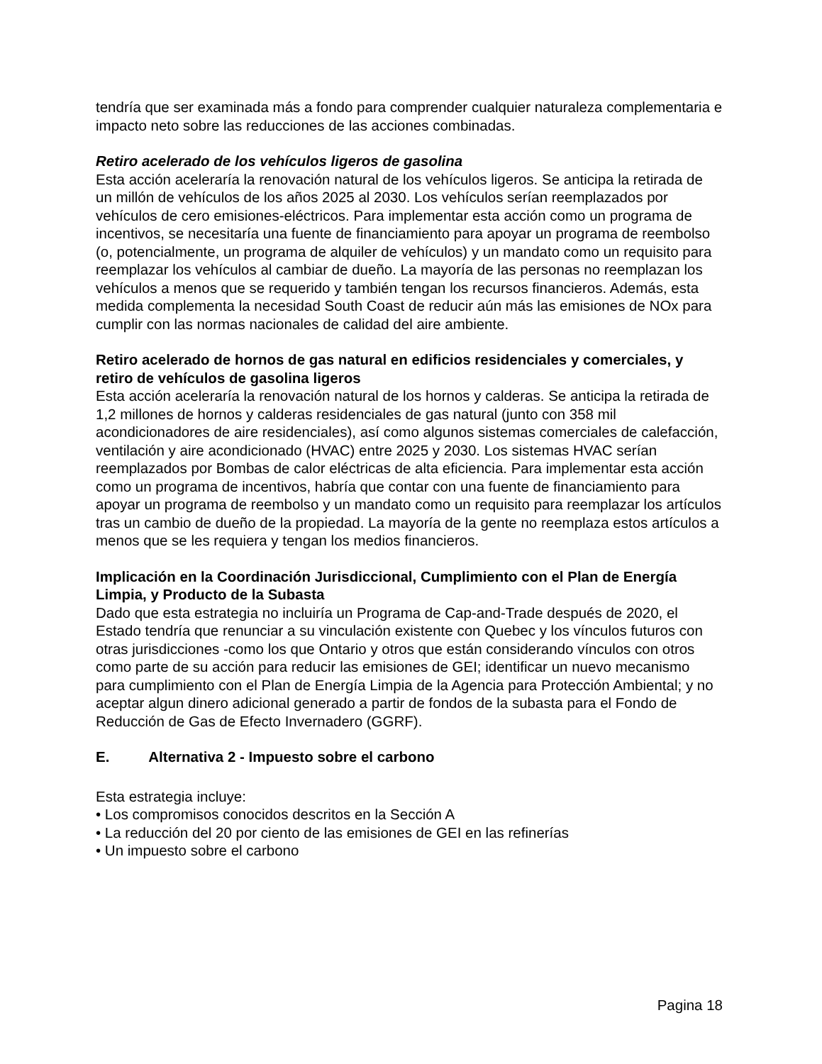tendría que ser examinada más a fondo para comprender cualquier naturaleza complementaria e impacto neto sobre las reducciones de las acciones combinadas.
Retiro acelerado de los vehículos ligeros de gasolina
Esta acción aceleraría la renovación natural de los vehículos ligeros. Se anticipa la retirada de un millón de vehículos de los años 2025 al 2030. Los vehículos serían reemplazados por vehículos de cero emisiones-eléctricos. Para implementar esta acción como un programa de incentivos, se necesitaría una fuente de financiamiento para apoyar un programa de reembolso (o, potencialmente, un programa de alquiler de vehículos) y un mandato como un requisito para reemplazar los vehículos al cambiar de dueño. La mayoría de las personas no reemplazan los vehículos a menos que se requerido y también tengan los recursos financieros. Además, esta medida complementa la necesidad South Coast de reducir aún más las emisiones de NOx para cumplir con las normas nacionales de calidad del aire ambiente.
Retiro acelerado de hornos de gas natural en edificios residenciales y comerciales, y retiro de vehículos de gasolina ligeros
Esta acción aceleraría la renovación natural de los hornos y calderas. Se anticipa la retirada de 1,2 millones de hornos y calderas residenciales de gas natural (junto con 358 mil acondicionadores de aire residenciales), así como algunos sistemas comerciales de calefacción, ventilación y aire acondicionado (HVAC) entre 2025 y 2030. Los sistemas HVAC serían reemplazados por Bombas de calor eléctricas de alta eficiencia. Para implementar esta acción como un programa de incentivos, habría que contar con una fuente de financiamiento para apoyar un programa de reembolso y un mandato como un requisito para reemplazar los artículos tras un cambio de dueño de la propiedad. La mayoría de la gente no reemplaza estos artículos a menos que se les requiera y tengan los medios financieros.
Implicación en la Coordinación Jurisdiccional, Cumplimiento con el Plan de Energía Limpia, y Producto de la Subasta
Dado que esta estrategia no incluiría un Programa de Cap-and-Trade después de 2020, el Estado tendría que renunciar a su vinculación existente con Quebec y los vínculos futuros con otras jurisdicciones -como los que Ontario y otros que están considerando vínculos con otros como parte de su acción para reducir las emisiones de GEI; identificar un nuevo mecanismo para cumplimiento con el Plan de Energía Limpia de la Agencia para Protección Ambiental; y no aceptar algun dinero adicional generado a partir de fondos de la subasta para el Fondo de Reducción de Gas de Efecto Invernadero (GGRF).
E. Alternativa 2 - Impuesto sobre el carbono
Esta estrategia incluye:
• Los compromisos conocidos descritos en la Sección A
• La reducción del 20 por ciento de las emisiones de GEI en las refinerías
• Un impuesto sobre el carbono
Pagina 18